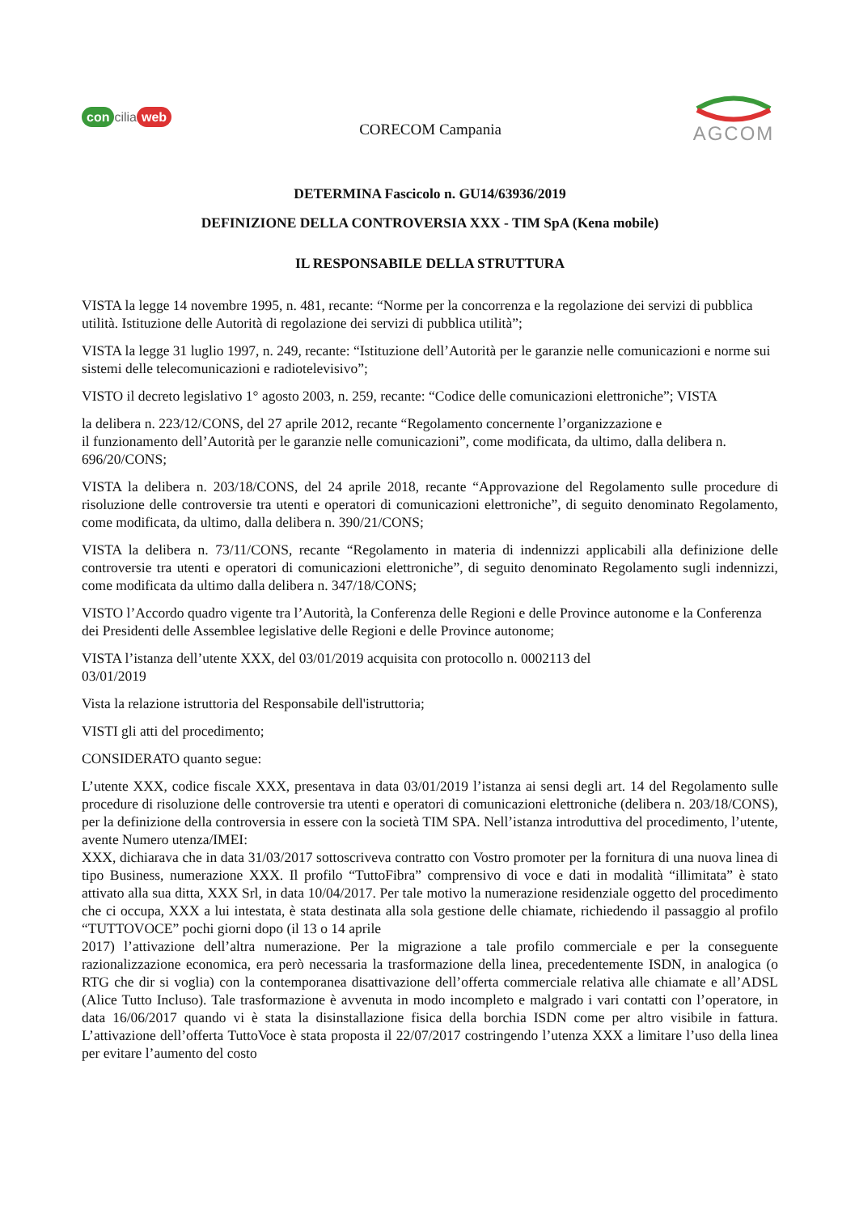con cilia web
CORECOM Campania
AGCOM
DETERMINA Fascicolo n. GU14/63936/2019
DEFINIZIONE DELLA CONTROVERSIA XXX - TIM SpA (Kena mobile)
IL RESPONSABILE DELLA STRUTTURA
VISTA la legge 14 novembre 1995, n. 481, recante: “Norme per la concorrenza e la regolazione dei servizi di pubblica utilità. Istituzione delle Autorità di regolazione dei servizi di pubblica utilità”;
VISTA la legge 31 luglio 1997, n. 249, recante: “Istituzione dell’Autorità per le garanzie nelle comunicazioni e norme sui sistemi delle telecomunicazioni e radiotelevisivo”;
VISTO il decreto legislativo 1° agosto 2003, n. 259, recante: “Codice delle comunicazioni elettroniche”; VISTA
la delibera n. 223/12/CONS, del 27 aprile 2012, recante “Regolamento concernente l’organizzazione e
il funzionamento dell’Autorità per le garanzie nelle comunicazioni”, come modificata, da ultimo, dalla delibera n. 696/20/CONS;
VISTA la delibera n. 203/18/CONS, del 24 aprile 2018, recante “Approvazione del Regolamento sulle procedure di risoluzione delle controversie tra utenti e operatori di comunicazioni elettroniche”, di seguito denominato Regolamento, come modificata, da ultimo, dalla delibera n. 390/21/CONS;
VISTA la delibera n. 73/11/CONS, recante “Regolamento in materia di indennizzi applicabili alla definizione delle controversie tra utenti e operatori di comunicazioni elettroniche”, di seguito denominato Regolamento sugli indennizzi, come modificata da ultimo dalla delibera n. 347/18/CONS;
VISTO l’Accordo quadro vigente tra l’Autorità, la Conferenza delle Regioni e delle Province autonome e la Conferenza dei Presidenti delle Assemblee legislative delle Regioni e delle Province autonome;
VISTA l’istanza dell’utente XXX, del 03/01/2019 acquisita con protocollo n. 0002113 del
03/01/2019
Vista la relazione istruttoria del Responsabile dell'istruttoria;
VISTI gli atti del procedimento;
CONSIDERATO quanto segue:
L’utente XXX, codice fiscale XXX, presentava in data 03/01/2019 l’istanza ai sensi degli art. 14 del Regolamento sulle procedure di risoluzione delle controversie tra utenti e operatori di comunicazioni elettroniche (delibera n. 203/18/CONS), per la definizione della controversia in essere con la società TIM SPA. Nell’istanza introduttiva del procedimento, l’utente, avente Numero utenza/IMEI:
XXX, dichiarava che in data 31/03/2017 sottoscriveva contratto con Vostro promoter per la fornitura di una nuova linea di tipo Business, numerazione XXX. Il profilo “TuttoFibra” comprensivo di voce e dati in modalità “illimitata” è stato attivato alla sua ditta, XXX Srl, in data 10/04/2017. Per tale motivo la numerazione residenziale oggetto del procedimento che ci occupa, XXX a lui intestata, è stata destinata alla sola gestione delle chiamate, richiedendo il passaggio al profilo “TUTTOVOCE” pochi giorni dopo (il 13 o 14 aprile
2017) l’attivazione dell’altra numerazione. Per la migrazione a tale profilo commerciale e per la conseguente razionalizzazione economica, era però necessaria la trasformazione della linea, precedentemente ISDN, in analogica (o RTG che dir si voglia) con la contemporanea disattivazione dell’offerta commerciale relativa alle chiamate e all’ADSL (Alice Tutto Incluso). Tale trasformazione è avvenuta in modo incompleto e malgrado i vari contatti con l’operatore, in data 16/06/2017 quando vi è stata la disinstallazione fisica della borchia ISDN come per altro visibile in fattura. L’attivazione dell’offerta TuttoVoce è stata proposta il 22/07/2017 costringendo l’utenza XXX a limitare l’uso della linea per evitare l’aumento del costo